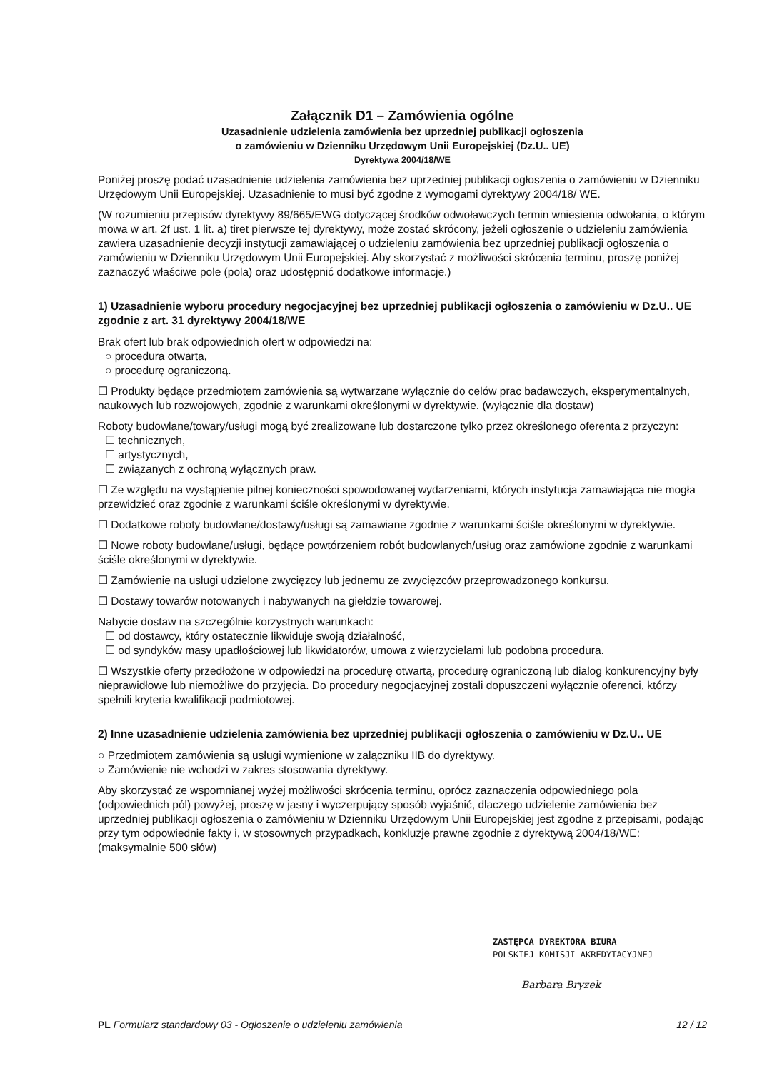Załącznik D1 – Zamówienia ogólne
Uzasadnienie udzielenia zamówienia bez uprzedniej publikacji ogłoszenia
o zamówieniu w Dzienniku Urzędowym Unii Europejskiej (Dz.U.. UE)
Dyrektywa 2004/18/WE
Poniżej proszę podać uzasadnienie udzielenia zamówienia bez uprzedniej publikacji ogłoszenia o zamówieniu w Dzienniku Urzędowym Unii Europejskiej. Uzasadnienie to musi być zgodne z wymogami dyrektywy 2004/18/ WE.
(W rozumieniu przepisów dyrektywy 89/665/EWG dotyczącej środków odwoławczych termin wniesienia odwołania, o którym mowa w art. 2f ust. 1 lit. a) tiret pierwsze tej dyrektywy, może zostać skrócony, jeżeli ogłoszenie o udzieleniu zamówienia zawiera uzasadnienie decyzji instytucji zamawiającej o udzieleniu zamówienia bez uprzedniej publikacji ogłoszenia o zamówieniu w Dzienniku Urzędowym Unii Europejskiej. Aby skorzystać z możliwości skrócenia terminu, proszę poniżej zaznaczyć właściwe pole (pola) oraz udostępnić dodatkowe informacje.)
1) Uzasadnienie wyboru procedury negocjacyjnej bez uprzedniej publikacji ogłoszenia o zamówieniu w Dz.U.. UE zgodnie z art. 31 dyrektywy 2004/18/WE
Brak ofert lub brak odpowiednich ofert w odpowiedzi na:
○ procedura otwarta,
○ procedurę ograniczoną.
☐ Produkty będące przedmiotem zamówienia są wytwarzane wyłącznie do celów prac badawczych, eksperymentalnych, naukowych lub rozwojowych, zgodnie z warunkami określonymi w dyrektywie. (wyłącznie dla dostaw)
Roboty budowlane/towary/usługi mogą być zrealizowane lub dostarczone tylko przez określonego oferenta z przyczyn:
☐ technicznych,
☐ artystycznych,
☐ związanych z ochroną wyłącznych praw.
☐ Ze względu na wystąpienie pilnej konieczności spowodowanej wydarzeniami, których instytucja zamawiająca nie mogła przewidzieć oraz zgodnie z warunkami ściśle określonymi w dyrektywie.
☐ Dodatkowe roboty budowlane/dostawy/usługi są zamawiane zgodnie z warunkami ściśle określonymi w dyrektywie.
☐ Nowe roboty budowlane/usługi, będące powtórzeniem robót budowlanych/usług oraz zamówione zgodnie z warunkami ściśle określonymi w dyrektywie.
☐ Zamówienie na usługi udzielone zwycięzcy lub jednemu ze zwycięzców przeprowadzonego konkursu.
☐ Dostawy towarów notowanych i nabywanych na giełdzie towarowej.
Nabycie dostaw na szczególnie korzystnych warunkach:
☐ od dostawcy, który ostatecznie likwiduje swoją działalność,
☐ od syndyków masy upadłościowej lub likwidatorów, umowa z wierzycielami lub podobna procedura.
☐ Wszystkie oferty przedłożone w odpowiedzi na procedurę otwartą, procedurę ograniczoną lub dialog konkurencyjny były nieprawidłowe lub niemożliwe do przyjęcia. Do procedury negocjacyjnej zostali dopuszczeni wyłącznie oferenci, którzy spełnili kryteria kwalifikacji podmiotowej.
2) Inne uzasadnienie udzielenia zamówienia bez uprzedniej publikacji ogłoszenia o zamówieniu w Dz.U.. UE
○ Przedmiotem zamówienia są usługi wymienione w załączniku IIB do dyrektywy.
○ Zamówienie nie wchodzi w zakres stosowania dyrektywy.
Aby skorzystać ze wspomnianej wyżej możliwości skrócenia terminu, oprócz zaznaczenia odpowiedniego pola (odpowiednich pól) powyżej, proszę w jasny i wyczerpujący sposób wyjaśnić, dlaczego udzielenie zamówienia bez uprzedniej publikacji ogłoszenia o zamówieniu w Dzienniku Urzędowym Unii Europejskiej jest zgodne z przepisami, podając przy tym odpowiednie fakty i, w stosownych przypadkach, konkluzje prawne zgodnie z dyrektywą 2004/18/WE: (maksymalnie 500 słów)
ZASTĘPCA DYREKTORA BIURA
POLSKIEJ KOMISJI AKREDYTACYJNEJ
Barbara Bryzek
PL Formularz standardowy 03 - Ogłoszenie o udzieleniu zamówienia 12 / 12